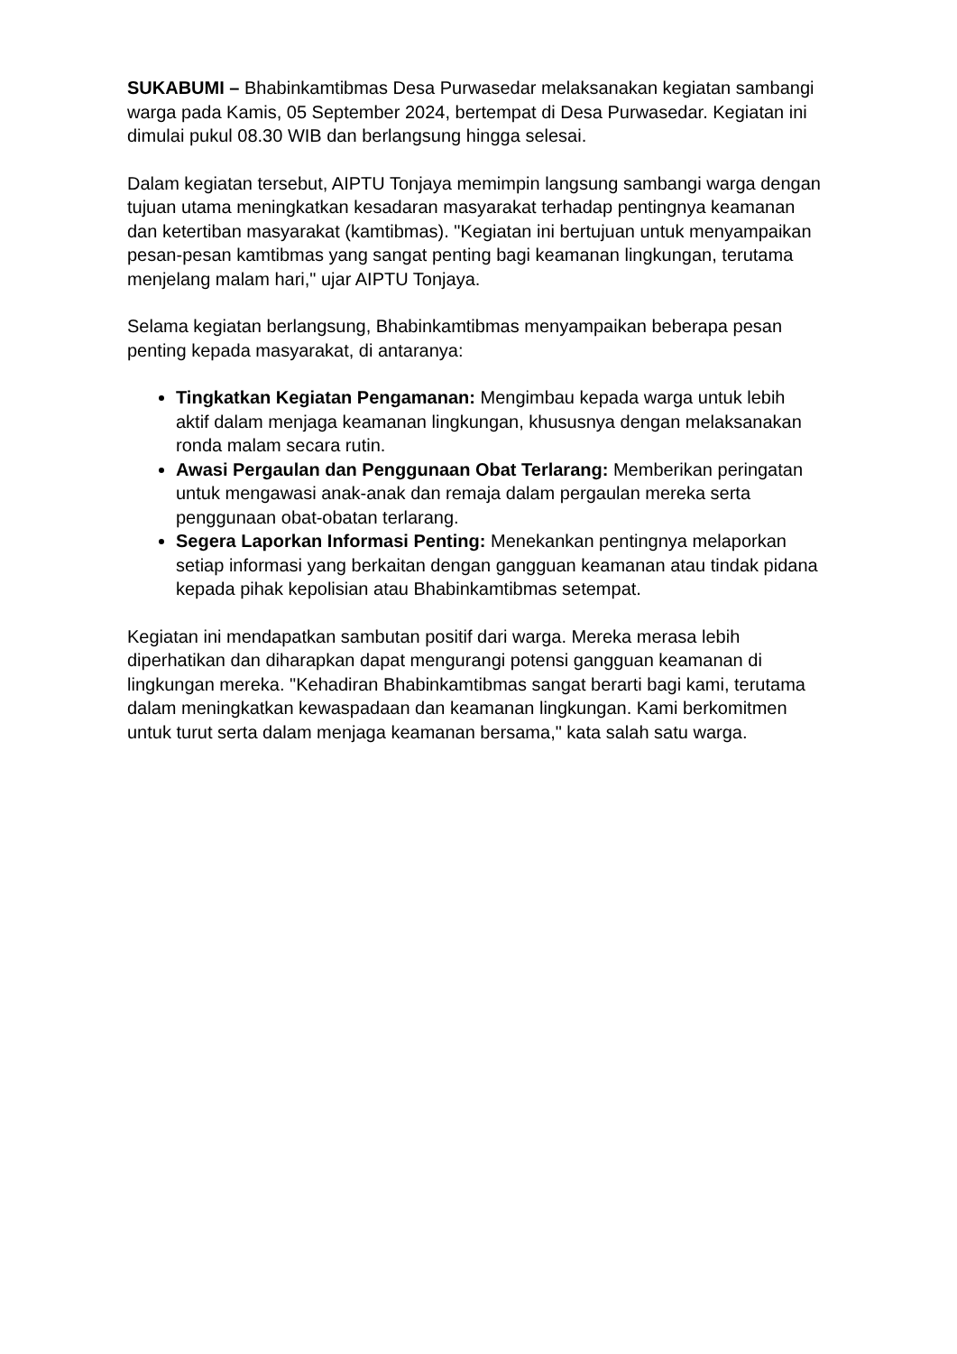SUKABUMI – Bhabinkamtibmas Desa Purwasedar melaksanakan kegiatan sambangi warga pada Kamis, 05 September 2024, bertempat di Desa Purwasedar. Kegiatan ini dimulai pukul 08.30 WIB dan berlangsung hingga selesai.
Dalam kegiatan tersebut, AIPTU Tonjaya memimpin langsung sambangi warga dengan tujuan utama meningkatkan kesadaran masyarakat terhadap pentingnya keamanan dan ketertiban masyarakat (kamtibmas). "Kegiatan ini bertujuan untuk menyampaikan pesan-pesan kamtibmas yang sangat penting bagi keamanan lingkungan, terutama menjelang malam hari," ujar AIPTU Tonjaya.
Selama kegiatan berlangsung, Bhabinkamtibmas menyampaikan beberapa pesan penting kepada masyarakat, di antaranya:
Tingkatkan Kegiatan Pengamanan: Mengimbau kepada warga untuk lebih aktif dalam menjaga keamanan lingkungan, khususnya dengan melaksanakan ronda malam secara rutin.
Awasi Pergaulan dan Penggunaan Obat Terlarang: Memberikan peringatan untuk mengawasi anak-anak dan remaja dalam pergaulan mereka serta penggunaan obat-obatan terlarang.
Segera Laporkan Informasi Penting: Menekankan pentingnya melaporkan setiap informasi yang berkaitan dengan gangguan keamanan atau tindak pidana kepada pihak kepolisian atau Bhabinkamtibmas setempat.
Kegiatan ini mendapatkan sambutan positif dari warga. Mereka merasa lebih diperhatikan dan diharapkan dapat mengurangi potensi gangguan keamanan di lingkungan mereka. "Kehadiran Bhabinkamtibmas sangat berarti bagi kami, terutama dalam meningkatkan kewaspadaan dan keamanan lingkungan. Kami berkomitmen untuk turut serta dalam menjaga keamanan bersama," kata salah satu warga.